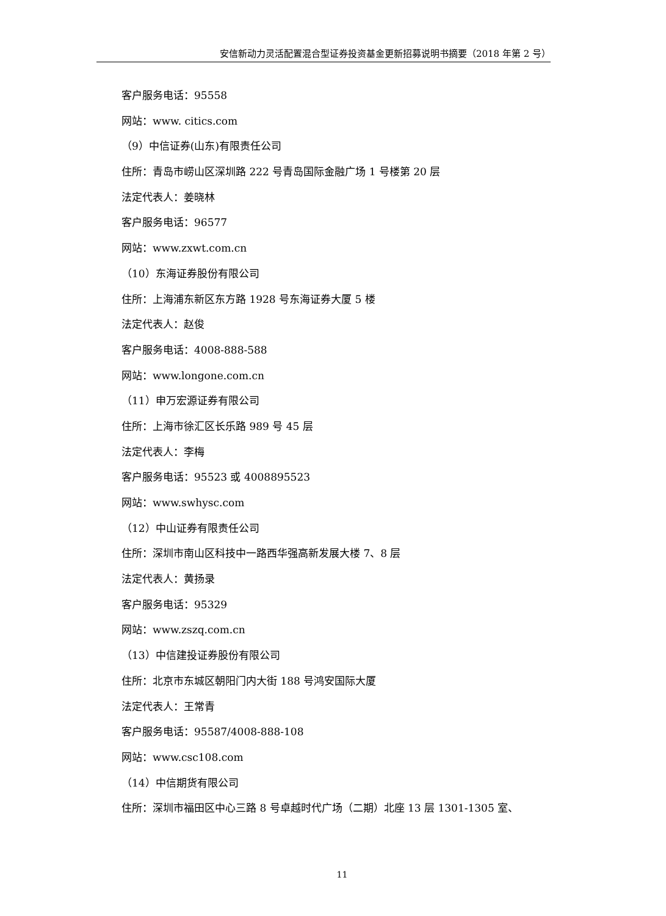安信新动力灵活配置混合型证券投资基金更新招募说明书摘要（2018 年第 2 号）
客户服务电话：95558
网站：www. citics.com
（9）中信证券(山东)有限责任公司
住所：青岛市崂山区深圳路 222 号青岛国际金融广场 1 号楼第 20 层
法定代表人：姜晓林
客户服务电话：96577
网站：www.zxwt.com.cn
（10）东海证券股份有限公司
住所：上海浦东新区东方路 1928 号东海证券大厦 5 楼
法定代表人：赵俊
客户服务电话：4008-888-588
网站：www.longone.com.cn
（11）申万宏源证券有限公司
住所：上海市徐汇区长乐路 989 号 45 层
法定代表人：李梅
客户服务电话：95523 或 4008895523
网站：www.swhysc.com
（12）中山证券有限责任公司
住所：深圳市南山区科技中一路西华强高新发展大楼 7、8 层
法定代表人：黄扬录
客户服务电话：95329
网站：www.zszq.com.cn
（13）中信建投证券股份有限公司
住所：北京市东城区朝阳门内大街 188 号鸿安国际大厦
法定代表人：王常青
客户服务电话：95587/4008-888-108
网站：www.csc108.com
（14）中信期货有限公司
住所：深圳市福田区中心三路 8 号卓越时代广场（二期）北座 13 层 1301-1305 室、
11